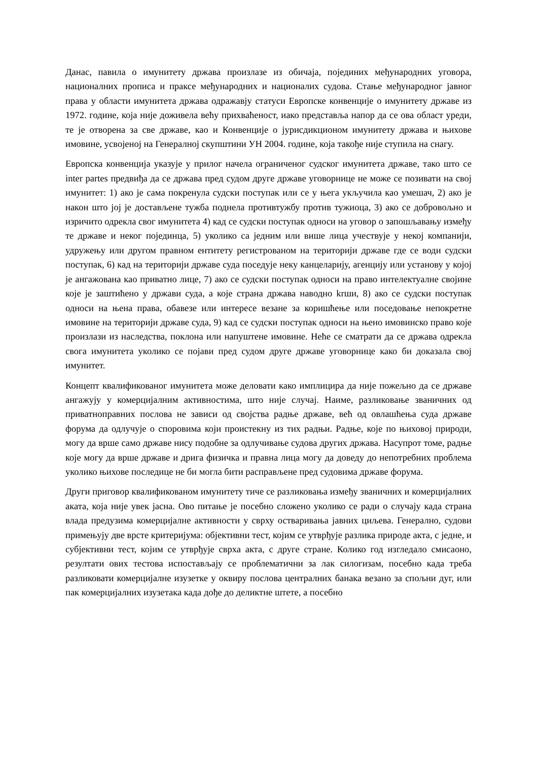Данас, павила о имунитету држава произлазе из обичаја, појединих међународних уговора, националних прописа и праксе међународних и националих судова. Стање међународног јавног права у области имунитета држава одражавју статуси Европске конвенције о имунитету државе из 1972. године, која није доживела већу прихваћеност, иако представља напор да се ова област уреди, те је отворена за све државе, као и Конвенције о јурисдикционом имунитету држава и њихове имовине, усвојеној на Генералној скупштини УН 2004. године, која такође није ступила на снагу.
Европска конвенција указује у прилог начела ограниченог судског имунитета државе, тако што се inter partes предвиђа да се држава пред судом друге државе уговорнице не може се позивати на свој имунитет: 1) ако је сама покренула судски поступак или се у њега укључила као умешач, 2) ако је након што јој је достављене тужба поднела противтужбу против тужиоца, 3) ако се добровољно и изричито одрекла свог имунитета 4) кад се судски поступак односи на уговор о запошљавању између те државе и неког појединца, 5) уколико са једним или више лица учествује у некој компанији, удружењу или другом правном ентитету регистрованом на територији државе где се води судски поступак, 6) кад на територији државе суда поседује неку канцеларију, агенцију или установу у којој је ангажована као приватно лице, 7) ако се судски поступак односи на право интелектуалне својине које је заштићено у држави суда, а које страна држава наводно krши, 8) ако се судски поступак односи на њена права, обавезе или интересе везане за коришћење или поседовање непокретне имовине на територији државе суда, 9) кад се судски поступак односи на њено имовинско право које произлази из наследства, поклона или напуштене имовине. Неће се сматрати да се држава одрекла свога имунитета уколико се појави пред судом друге државе уговорнице како би доказала свој имунитет.
Концепт квалификованог имунитета може деловати како имплицира да није пожељно да се државе ангажују у комерцијалним активностима, што није случај. Наиме, разликовање званичних од приватноправних послова не зависи од својства радње државе, већ од овлашћења суда државе форума да одлучује о споровима који проистекну из тих радњи. Радње, које по њиховој природи, могу да врше само државе нису подобне за одлучивање судова других држава. Насупрот томе, радње које могу да врше државе и дрига физичка и правна лица могу да доведу до непотребних проблема уколико њихове последице не би могла бити расправљене пред судовима државе форума.
Други приговор квалификованом имунитету тиче се разликовања између званичних и комерцијалних аката, која није увек јасна. Ово питање је посебно сложено уколико се ради о случају када страна влада предузима комерцијалне активности у сврху остваривања јавних циљева. Генерално, судови примењују две врсте критеријума: објективни тест, којим се утврђује разлика природе акта, с једне, и субјективни тест, којим се утврђује сврха акта, с друге стране. Колико год изгледало смисаоно, резултати ових тестова испостављају се проблематични за лак силогизам, посебно када треба разликовати комерцијалне изузетке у оквиру послова централних банака везано за спољни дуг, или пак комерцијалних изузетака када дође до деликтне штете, а посебно